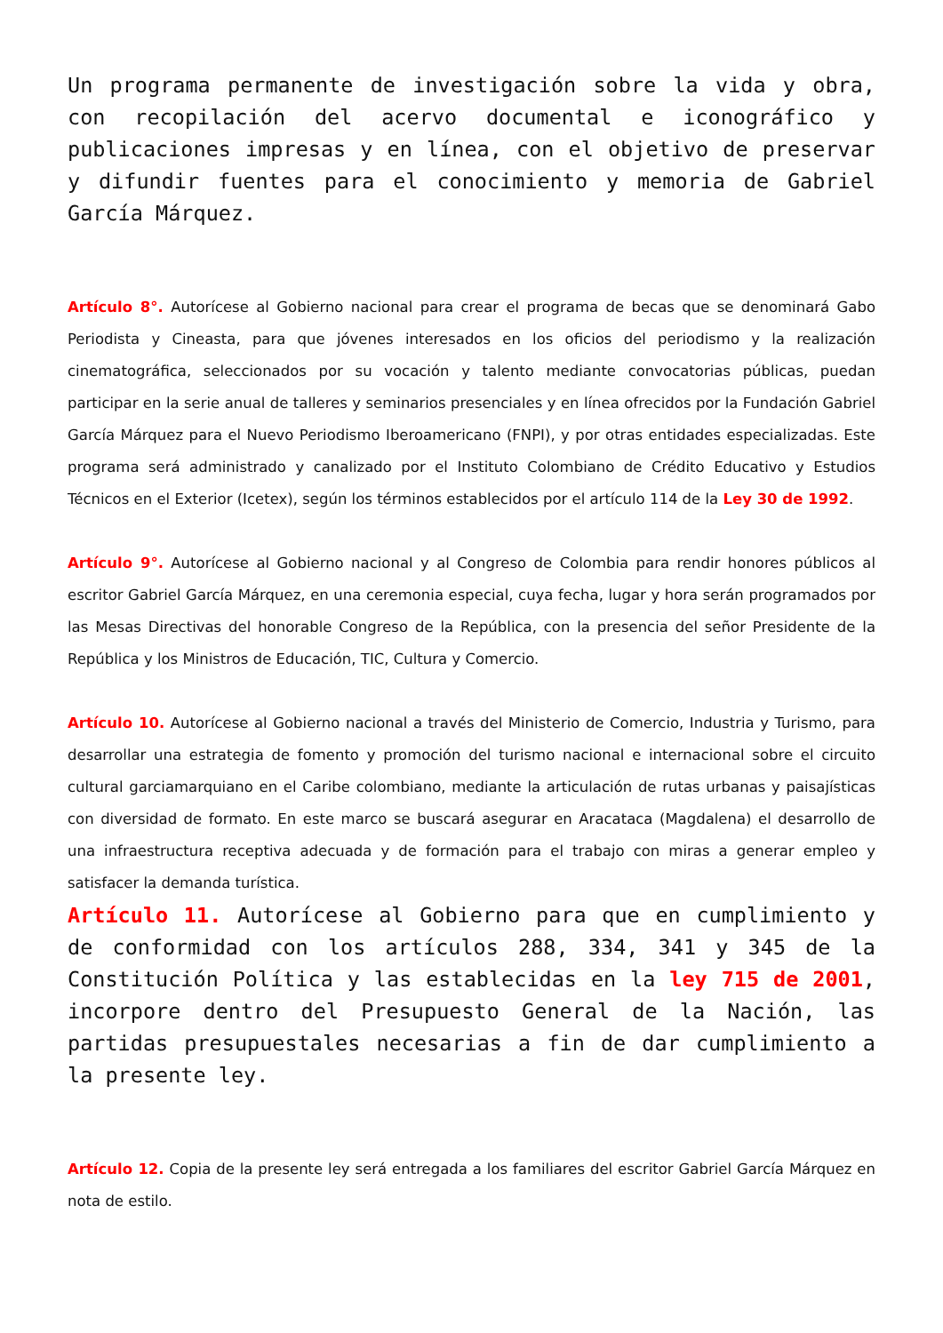Un programa permanente de investigación sobre la vida y obra, con recopilación del acervo documental e iconográfico y publicaciones impresas y en línea, con el objetivo de preservar y difundir fuentes para el conocimiento y memoria de Gabriel García Márquez.
Artículo 8°. Autorícese al Gobierno nacional para crear el programa de becas que se denominará Gabo Periodista y Cineasta, para que jóvenes interesados en los oficios del periodismo y la realización cinematográfica, seleccionados por su vocación y talento mediante convocatorias públicas, puedan participar en la serie anual de talleres y seminarios presenciales y en línea ofrecidos por la Fundación Gabriel García Márquez para el Nuevo Periodismo Iberoamericano (FNPI), y por otras entidades especializadas. Este programa será administrado y canalizado por el Instituto Colombiano de Crédito Educativo y Estudios Técnicos en el Exterior (Icetex), según los términos establecidos por el artículo 114 de la Ley 30 de 1992.
Artículo 9°. Autorícese al Gobierno nacional y al Congreso de Colombia para rendir honores públicos al escritor Gabriel García Márquez, en una ceremonia especial, cuya fecha, lugar y hora serán programados por las Mesas Directivas del honorable Congreso de la República, con la presencia del señor Presidente de la República y los Ministros de Educación, TIC, Cultura y Comercio.
Artículo 10. Autorícese al Gobierno nacional a través del Ministerio de Comercio, Industria y Turismo, para desarrollar una estrategia de fomento y promoción del turismo nacional e internacional sobre el circuito cultural garciamarquiano en el Caribe colombiano, mediante la articulación de rutas urbanas y paisajísticas con diversidad de formato. En este marco se buscará asegurar en Aracataca (Magdalena) el desarrollo de una infraestructura receptiva adecuada y de formación para el trabajo con miras a generar empleo y satisfacer la demanda turística.
Artículo 11. Autorícese al Gobierno para que en cumplimiento y de conformidad con los artículos 288, 334, 341 y 345 de la Constitución Política y las establecidas en la ley 715 de 2001, incorpore dentro del Presupuesto General de la Nación, las partidas presupuestales necesarias a fin de dar cumplimiento a la presente ley.
Artículo 12. Copia de la presente ley será entregada a los familiares del escritor Gabriel García Márquez en nota de estilo.